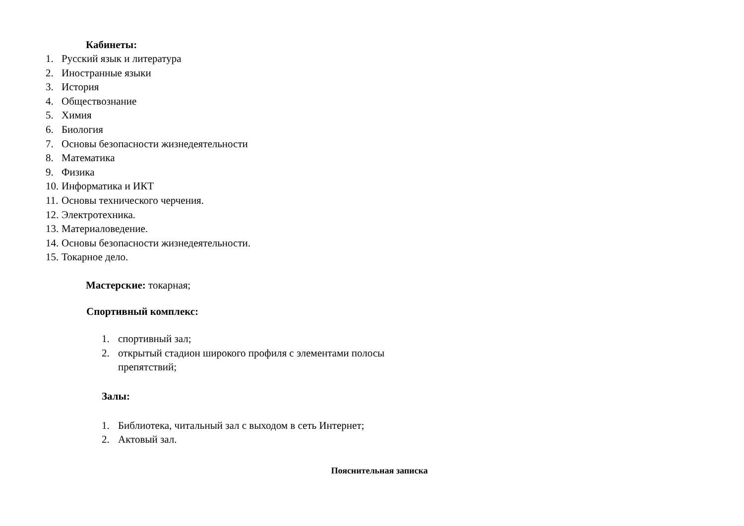Кабинеты:
1. Русский язык и литература
2. Иностранные языки
3. История
4. Обществознание
5. Химия
6. Биология
7. Основы безопасности жизнедеятельности
8. Математика
9. Физика
10. Информатика и ИКТ
11. Основы технического черчения.
12. Электротехника.
13. Материаловедение.
14. Основы безопасности жизнедеятельности.
15. Токарное дело.
Мастерские: токарная;
Спортивный комплекс:
1. спортивный зал;
2. открытый стадион широкого профиля с элементами полосы
препятствий;
Залы:
1. Библиотека, читальный зал с выходом в сеть Интернет;
2. Актовый зал.
Пояснительная записка